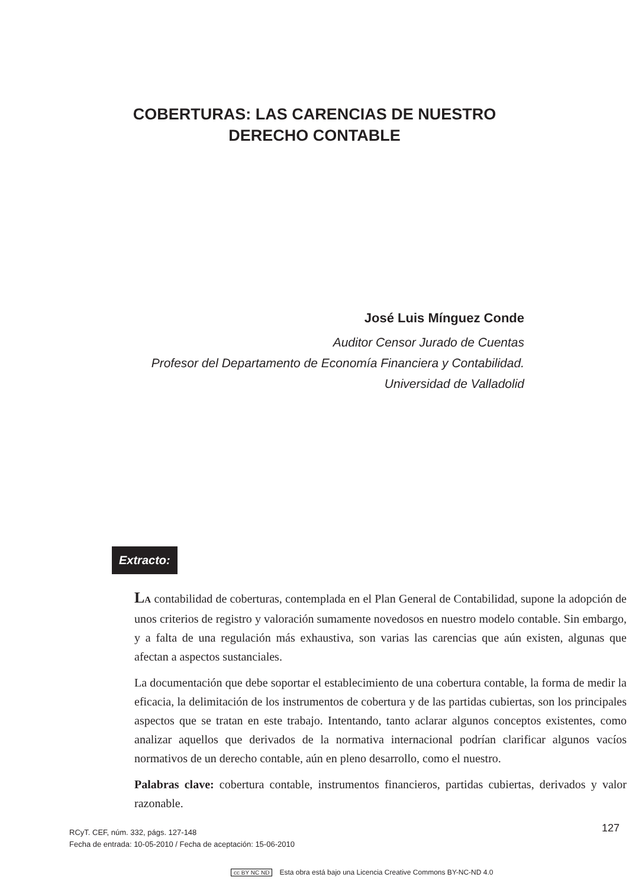COBERTURAS: LAS CARENCIAS DE NUESTRO
DERECHO CONTABLE
José Luis Mínguez Conde
Auditor Censor Jurado de Cuentas
Profesor del Departamento de Economía Financiera y Contabilidad.
Universidad de Valladolid
Extracto:
LA contabilidad de coberturas, contemplada en el Plan General de Contabilidad, supone la adopción de unos criterios de registro y valoración sumamente novedosos en nuestro modelo contable. Sin embargo, y a falta de una regulación más exhaustiva, son varias las carencias que aún existen, algunas que afectan a aspectos sustanciales.
La documentación que debe soportar el establecimiento de una cobertura contable, la forma de medir la eficacia, la delimitación de los instrumentos de cobertura y de las partidas cubiertas, son los principales aspectos que se tratan en este trabajo. Intentando, tanto aclarar algunos conceptos existentes, como analizar aquellos que derivados de la normativa internacional podrían clarificar algunos vacíos normativos de un derecho contable, aún en pleno desarrollo, como el nuestro.
Palabras clave: cobertura contable, instrumentos financieros, partidas cubiertas, derivados y valor razonable.
127
RCyT. CEF, núm. 332, págs. 127-148
Fecha de entrada: 10-05-2010 / Fecha de aceptación: 15-06-2010
cc BY NC ND Esta obra está bajo una Licencia Creative Commons BY-NC-ND 4.0